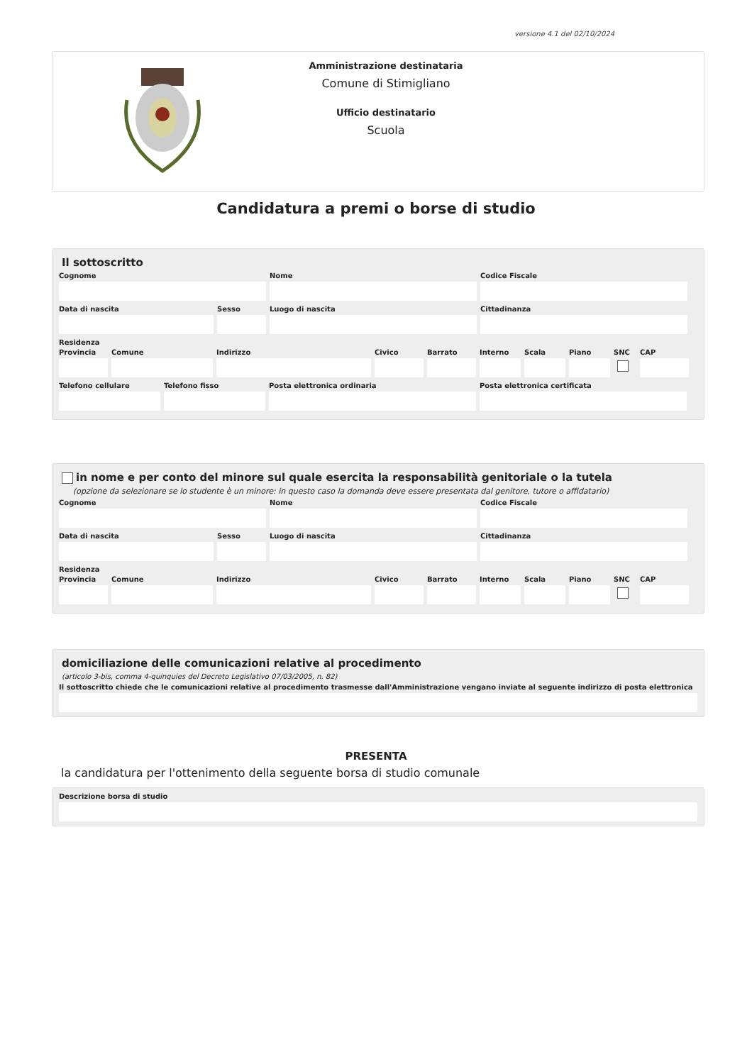versione 4.1 del 02/10/2024
Amministrazione destinataria
Comune di Stimigliano
Ufficio destinatario
Scuola
Candidatura a premi o borse di studio
Il sottoscritto
Cognome Nome Codice Fiscale
Data di nascita Sesso Luogo di nascita Cittadinanza
Residenza
Provincia
Comune Indirizzo Civico Barrato Interno
Scala Piano SNC CAP
Telefono cellulare
Telefono fisso Posta elettronica ordinaria Posta elettronica certificata
in nome e per conto del minore sul quale esercita la responsabilità genitoriale o la tutela
(opzione da selezionare se lo studente è un minore: in questo caso la domanda deve essere presentata dal genitore, tutore o affidatario)
Cognome Nome Codice Fiscale
Data di nascita Sesso Luogo di nascita Cittadinanza
Residenza
Provincia
Comune Indirizzo Civico Barrato Interno
Scala Piano SNC CAP
domiciliazione delle comunicazioni relative al procedimento
(articolo 3-bis, comma 4-quinquies del Decreto Legislativo 07/03/2005, n. 82)
Il sottoscritto chiede che le comunicazioni relative al procedimento trasmesse dall'Amministrazione vengano inviate al seguente indirizzo di posta elettronica
PRESENTA
la candidatura per l'ottenimento della seguente borsa di studio comunale
Descrizione borsa di studio